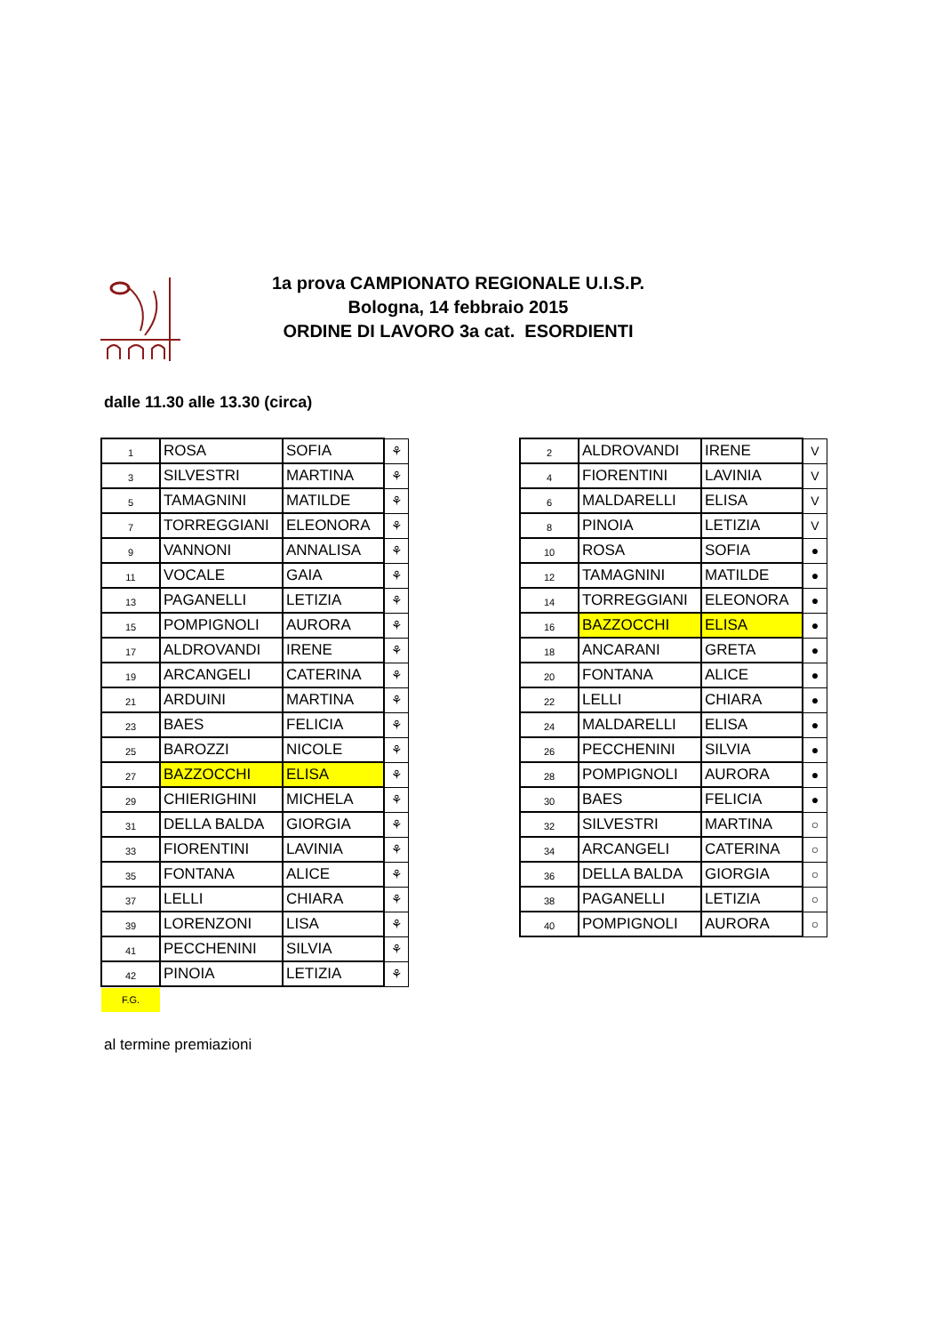1a prova CAMPIONATO REGIONALE U.I.S.P.
Bologna, 14 febbraio 2015
ORDINE DI LAVORO 3a cat. ESORDIENTI
dalle 11.30 alle 13.30 (circa)
| 1 | ROSA | SOFIA | ⚘ |
| 3 | SILVESTRI | MARTINA | ⚘ |
| 5 | TAMAGNINI | MATILDE | ⚘ |
| 7 | TORREGGIANI | ELEONORA | ⚘ |
| 9 | VANNONI | ANNALISA | ⚘ |
| 11 | VOCALE | GAIA | ⚘ |
| 13 | PAGANELLI | LETIZIA | ⚘ |
| 15 | POMPIGNOLI | AURORA | ⚘ |
| 17 | ALDROVANDI | IRENE | ⚘ |
| 19 | ARCANGELI | CATERINA | ⚘ |
| 21 | ARDUINI | MARTINA | ⚘ |
| 23 | BAES | FELICIA | ⚘ |
| 25 | BAROZZI | NICOLE | ⚘ |
| 27 | BAZZOCCHI | ELISA | ⚘ |
| 29 | CHIERIGHINI | MICHELA | ⚘ |
| 31 | DELLA BALDA | GIORGIA | ⚘ |
| 33 | FIORENTINI | LAVINIA | ⚘ |
| 35 | FONTANA | ALICE | ⚘ |
| 37 | LELLI | CHIARA | ⚘ |
| 39 | LORENZONI | LISA | ⚘ |
| 41 | PECCHENINI | SILVIA | ⚘ |
| 42 | PINOIA | LETIZIA | ⚘ |
| 2 | ALDROVANDI | IRENE | V |
| 4 | FIORENTINI | LAVINIA | V |
| 6 | MALDARELLI | ELISA | V |
| 8 | PINOIA | LETIZIA | V |
| 10 | ROSA | SOFIA | ● |
| 12 | TAMAGNINI | MATILDE | ● |
| 14 | TORREGGIANI | ELEONORA | ● |
| 16 | BAZZOCCHI | ELISA | ● |
| 18 | ANCARANI | GRETA | ● |
| 20 | FONTANA | ALICE | ● |
| 22 | LELLI | CHIARA | ● |
| 24 | MALDARELLI | ELISA | ● |
| 26 | PECCHENINI | SILVIA | ● |
| 28 | POMPIGNOLI | AURORA | ● |
| 30 | BAES | FELICIA | ● |
| 32 | SILVESTRI | MARTINA | ○ |
| 34 | ARCANGELI | CATERINA | ○ |
| 36 | DELLA BALDA | GIORGIA | ○ |
| 38 | PAGANELLI | LETIZIA | ○ |
| 40 | POMPIGNOLI | AURORA | ○ |
F.G.
al termine premiazioni